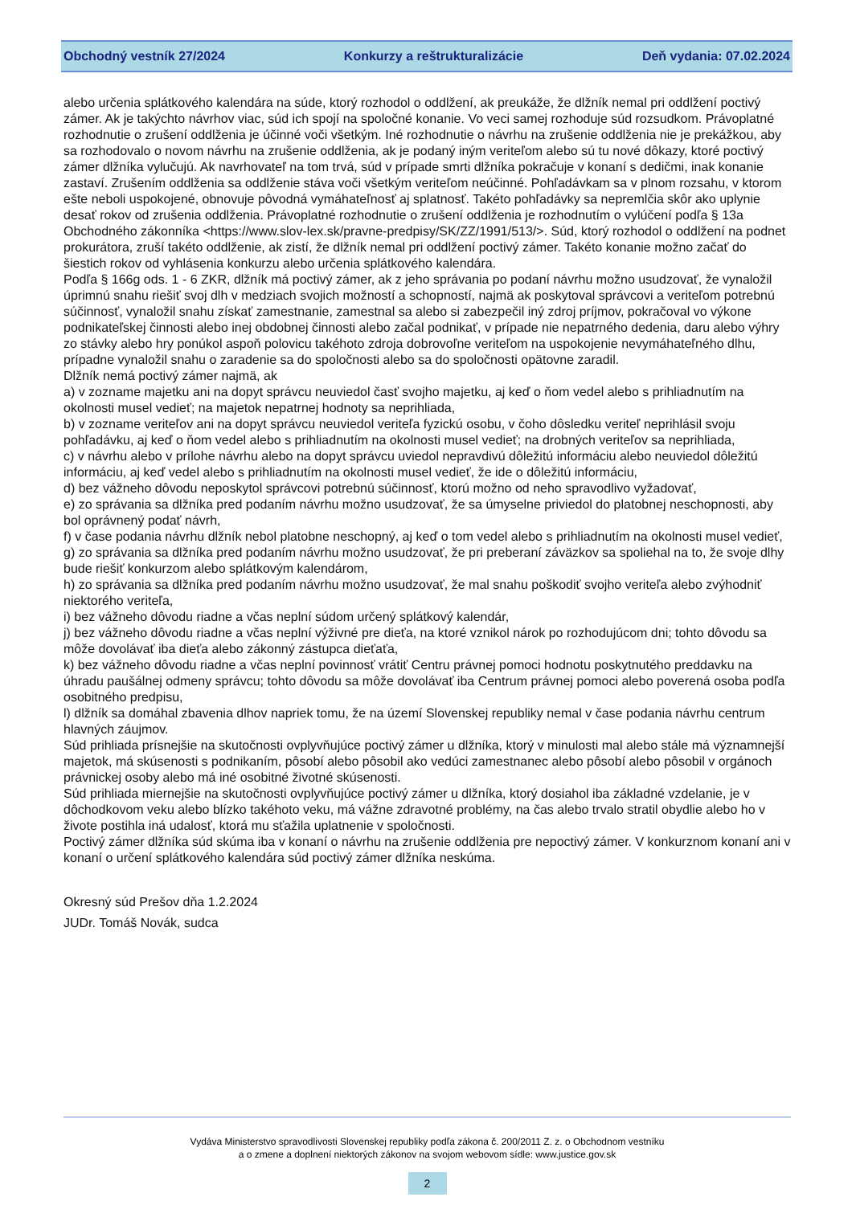Obchodný vestník 27/2024 Konkurzy a reštrukturalizácie Deň vydania: 07.02.2024
alebo určenia splátkového kalendára na súde, ktorý rozhodol o oddlžení, ak preukáže, že dlžník nemal pri oddlžení poctivý zámer. Ak je takýchto návrhov viac, súd ich spojí na spoločné konanie. Vo veci samej rozhoduje súd rozsudkom. Právoplatné rozhodnutie o zrušení oddlženia je účinné voči všetkým. Iné rozhodnutie o návrhu na zrušenie oddlženia nie je prekážkou, aby sa rozhodovalo o novom návrhu na zrušenie oddlženia, ak je podaný iným veriteľom alebo sú tu nové dôkazy, ktoré poctivý zámer dlžníka vylučujú. Ak navrhovateľ na tom trvá, súd v prípade smrti dlžníka pokračuje v konaní s dedičmi, inak konanie zastaví. Zrušením oddlženia sa oddlženie stáva voči všetkým veriteľom neúčinné. Pohľadávkam sa v plnom rozsahu, v ktorom ešte neboli uspokojené, obnovuje pôvodná vymáhateľnosť aj splatnosť. Takéto pohľadávky sa nepremlčia skôr ako uplynie desať rokov od zrušenia oddlženia. Právoplatné rozhodnutie o zrušení oddlženia je rozhodnutím o vylúčení podľa § 13a Obchodného zákonníka <https://www.slov-lex.sk/pravne-predpisy/SK/ZZ/1991/513/>. Súd, ktorý rozhodol o oddlžení na podnet prokurátora, zruší takéto oddlženie, ak zistí, že dlžník nemal pri oddlžení poctivý zámer. Takéto konanie možno začať do šiestich rokov od vyhlásenia konkurzu alebo určenia splátkového kalendára.
Podľa § 166g ods. 1 - 6 ZKR, dlžník má poctivý zámer, ak z jeho správania po podaní návrhu možno usudzovať, že vynaložil úprimnú snahu riešiť svoj dlh v medziach svojich možností a schopností, najmä ak poskytoval správcovi a veriteľom potrebnú súčinnosť, vynaložil snahu získať zamestnanie, zamestnal sa alebo si zabezpečil iný zdroj príjmov, pokračoval vo výkone podnikateľskej činnosti alebo inej obdobnej činnosti alebo začal podnikať, v prípade nie nepatrného dedenia, daru alebo výhry zo stávky alebo hry ponúkol aspoň polovicu takéhoto zdroja dobrovoľne veriteľom na uspokojenie nevymáhateľného dlhu, prípadne vynaložil snahu o zaradenie sa do spoločnosti alebo sa do spoločnosti opätovne zaradil.
Dlžník nemá poctivý zámer najmä, ak
a) v zozname majetku ani na dopyt správcu neuviedol časť svojho majetku, aj keď o ňom vedel alebo s prihliadnutím na okolnosti musel vedieť; na majetok nepatrnej hodnoty sa neprihliada,
b) v zozname veriteľov ani na dopyt správcu neuviedol veriteľa fyzickú osobu, v čoho dôsledku veriteľ neprihlásil svoju pohľadávku, aj keď o ňom vedel alebo s prihliadnutím na okolnosti musel vedieť; na drobných veriteľov sa neprihliada,
c) v návrhu alebo v prílohe návrhu alebo na dopyt správcu uviedol nepravdivú dôležitú informáciu alebo neuviedol dôležitú informáciu, aj keď vedel alebo s prihliadnutím na okolnosti musel vedieť, že ide o dôležitú informáciu,
d) bez vážneho dôvodu neposkytol správcovi potrebnú súčinnosť, ktorú možno od neho spravodlivo vyžadovať,
e) zo správania sa dlžníka pred podaním návrhu možno usudzovať, že sa úmyselne priviedol do platobnej neschopnosti, aby bol oprávnený podať návrh,
f) v čase podania návrhu dlžník nebol platobne neschopný, aj keď o tom vedel alebo s prihliadnutím na okolnosti musel vedieť,
g) zo správania sa dlžníka pred podaním návrhu možno usudzovať, že pri preberaní záväzkov sa spoliehal na to, že svoje dlhy bude riešiť konkurzom alebo splátkovým kalendárom,
h) zo správania sa dlžníka pred podaním návrhu možno usudzovať, že mal snahu poškodiť svojho veriteľa alebo zvýhodniť niektorého veriteľa,
i) bez vážneho dôvodu riadne a včas neplní súdom určený splátkový kalendár,
j) bez vážneho dôvodu riadne a včas neplní výživné pre dieťa, na ktoré vznikol nárok po rozhodujúcom dni; tohto dôvodu sa môže dovolávať iba dieťa alebo zákonný zástupca dieťaťa,
k) bez vážneho dôvodu riadne a včas neplní povinnosť vrátiť Centru právnej pomoci hodnotu poskytnutého preddavku na úhradu paušálnej odmeny správcu; tohto dôvodu sa môže dovolávať iba Centrum právnej pomoci alebo poverená osoba podľa osobitného predpisu,
l) dlžník sa domáhal zbavenia dlhov napriek tomu, že na území Slovenskej republiky nemal v čase podania návrhu centrum hlavných záujmov.
Súd prihliada prísnejšie na skutočnosti ovplyvňujúce poctivý zámer u dlžníka, ktorý v minulosti mal alebo stále má významnejší majetok, má skúsenosti s podnikaním, pôsobí alebo pôsobil ako vedúci zamestnanec alebo pôsobí alebo pôsobil v orgánoch právnickej osoby alebo má iné osobitné životné skúsenosti.
Súd prihliada miernejšie na skutočnosti ovplyvňujúce poctivý zámer u dlžníka, ktorý dosiahol iba základné vzdelanie, je v dôchodkovom veku alebo blízko takéhoto veku, má vážne zdravotné problémy, na čas alebo trvalo stratil obydlie alebo ho v živote postihla iná udalosť, ktorá mu sťažila uplatnenie v spoločnosti.
Poctivý zámer dlžníka súd skúma iba v konaní o návrhu na zrušenie oddlženia pre nepoctivý zámer. V konkurznom konaní ani v konaní o určení splátkového kalendára súd poctivý zámer dlžníka neskúma.
Okresný súd Prešov dňa 1.2.2024
JUDr. Tomáš Novák, sudca
Vydáva Ministerstvo spravodlivosti Slovenskej republiky podľa zákona č. 200/2011 Z. z. o Obchodnom vestníku
a o zmene a doplnení niektorých zákonov na svojom webovom sídle: www.justice.gov.sk
2